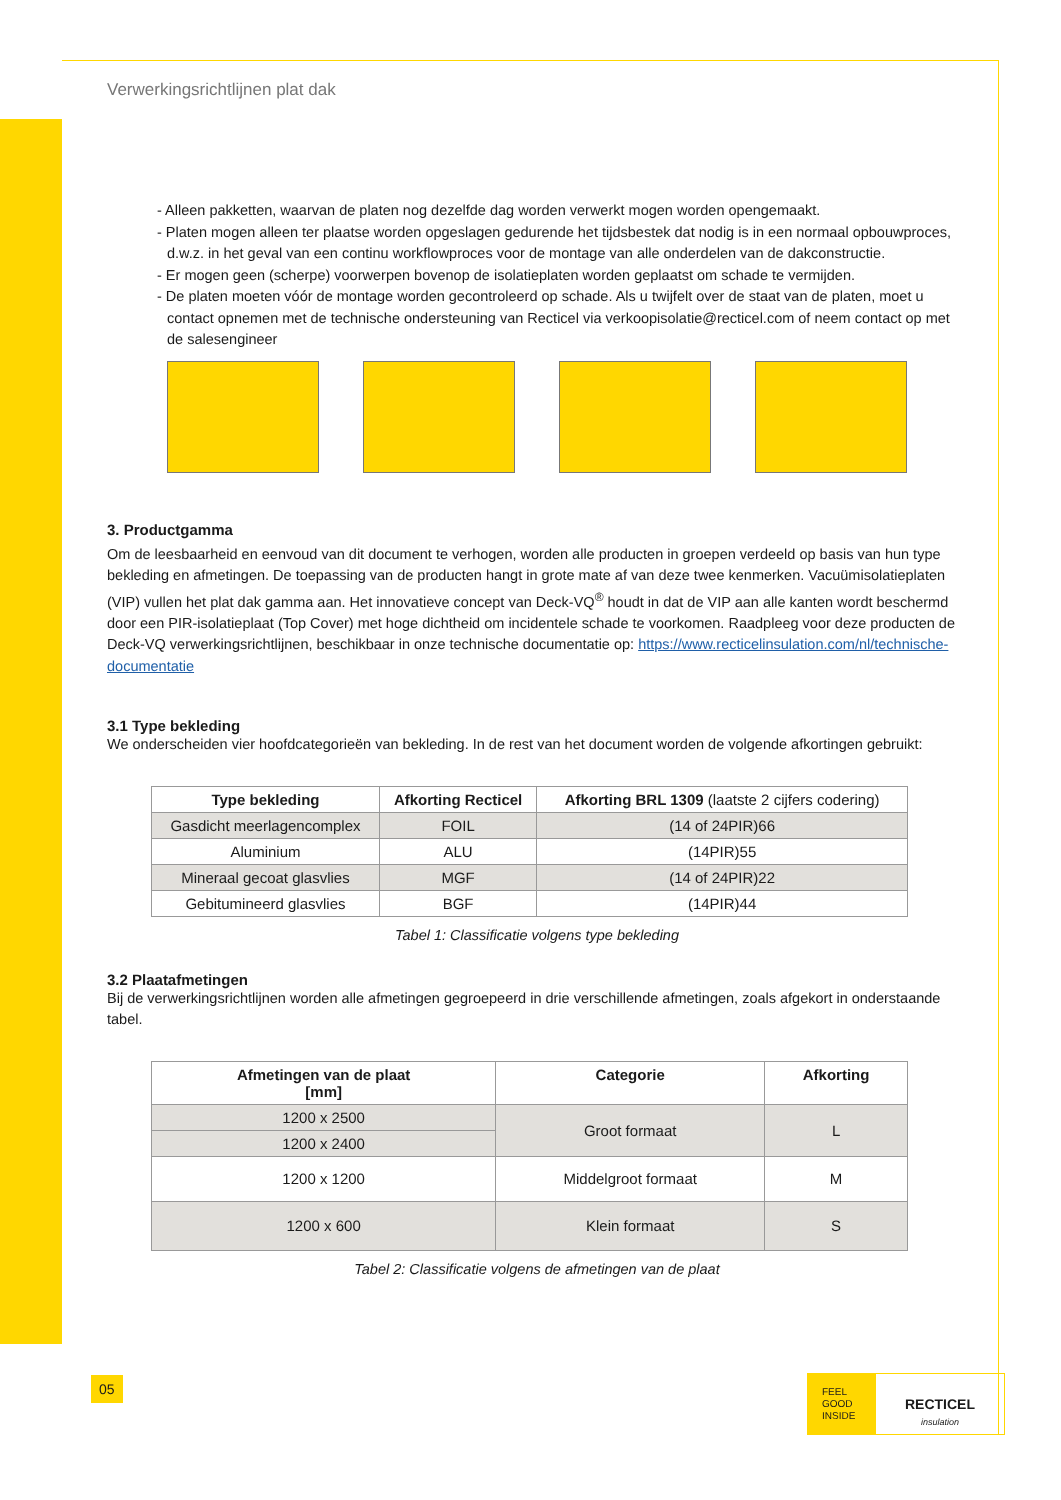Verwerkingsrichtlijnen plat dak
- Alleen pakketten, waarvan de platen nog dezelfde dag worden verwerkt mogen worden opengemaakt.
- Platen mogen alleen ter plaatse worden opgeslagen gedurende het tijdsbestek dat nodig is in een normaal opbouwproces, d.w.z. in het geval van een continu workflowproces voor de montage van alle onderdelen van de dakconstructie.
- Er mogen geen (scherpe) voorwerpen bovenop de isolatieplaten worden geplaatst om schade te vermijden.
- De platen moeten vóór de montage worden gecontroleerd op schade. Als u twijfelt over de staat van de platen, moet u contact opnemen met de technische ondersteuning van Recticel via verkoopisolatie@recticel.com of neem contact op met de salesengineer
3. Productgamma
Om de leesbaarheid en eenvoud van dit document te verhogen, worden alle producten in groepen verdeeld op basis van hun type bekleding en afmetingen. De toepassing van de producten hangt in grote mate af van deze twee kenmerken. Vacuümisolatieplaten (VIP) vullen het plat dak gamma aan. Het innovatieve concept van Deck-VQ<sup>®</sup> houdt in dat de VIP aan alle kanten wordt beschermd door een PIR-isolatieplaat (Top Cover) met hoge dichtheid om incidentele schade te voorkomen. Raadpleeg voor deze producten de Deck-VQ verwerkingsrichtlijnen, beschikbaar in onze technische documentatie op: https://www.recticelinsulation.com/nl/technische-documentatie
3.1 Type bekleding
We onderscheiden vier hoofdcategorieën van bekleding. In de rest van het document worden de volgende afkortingen gebruikt:
| Type bekleding | Afkorting Recticel | Afkorting BRL 1309 (laatste 2 cijfers codering) |
| --- | --- | --- |
| Gasdicht meerlagencomplex | FOIL | (14 of 24PIR)66 |
| Aluminium | ALU | (14PIR)55 |
| Mineraal gecoat glasvlies | MGF | (14 of 24PIR)22 |
| Gebitumineerd glasvlies | BGF | (14PIR)44 |
Tabel 1: Classificatie volgens type bekleding
3.2 Plaatafmetingen
Bij de verwerkingsrichtlijnen worden alle afmetingen gegroepeerd in drie verschillende afmetingen, zoals afgekort in onderstaande tabel.
| Afmetingen van de plaat [mm] | Categorie | Afkorting |
| --- | --- | --- |
| 1200 x 2500 | Groot formaat | L |
| 1200 x 2400 | | |
| 1200 x 1200 | Middelgroot formaat | M |
| 1200 x 600 | Klein formaat | S |
Tabel 2: Classificatie volgens de afmetingen van de plaat
05
FEEL
GOOD
INSIDE
RECTICEL
insulation